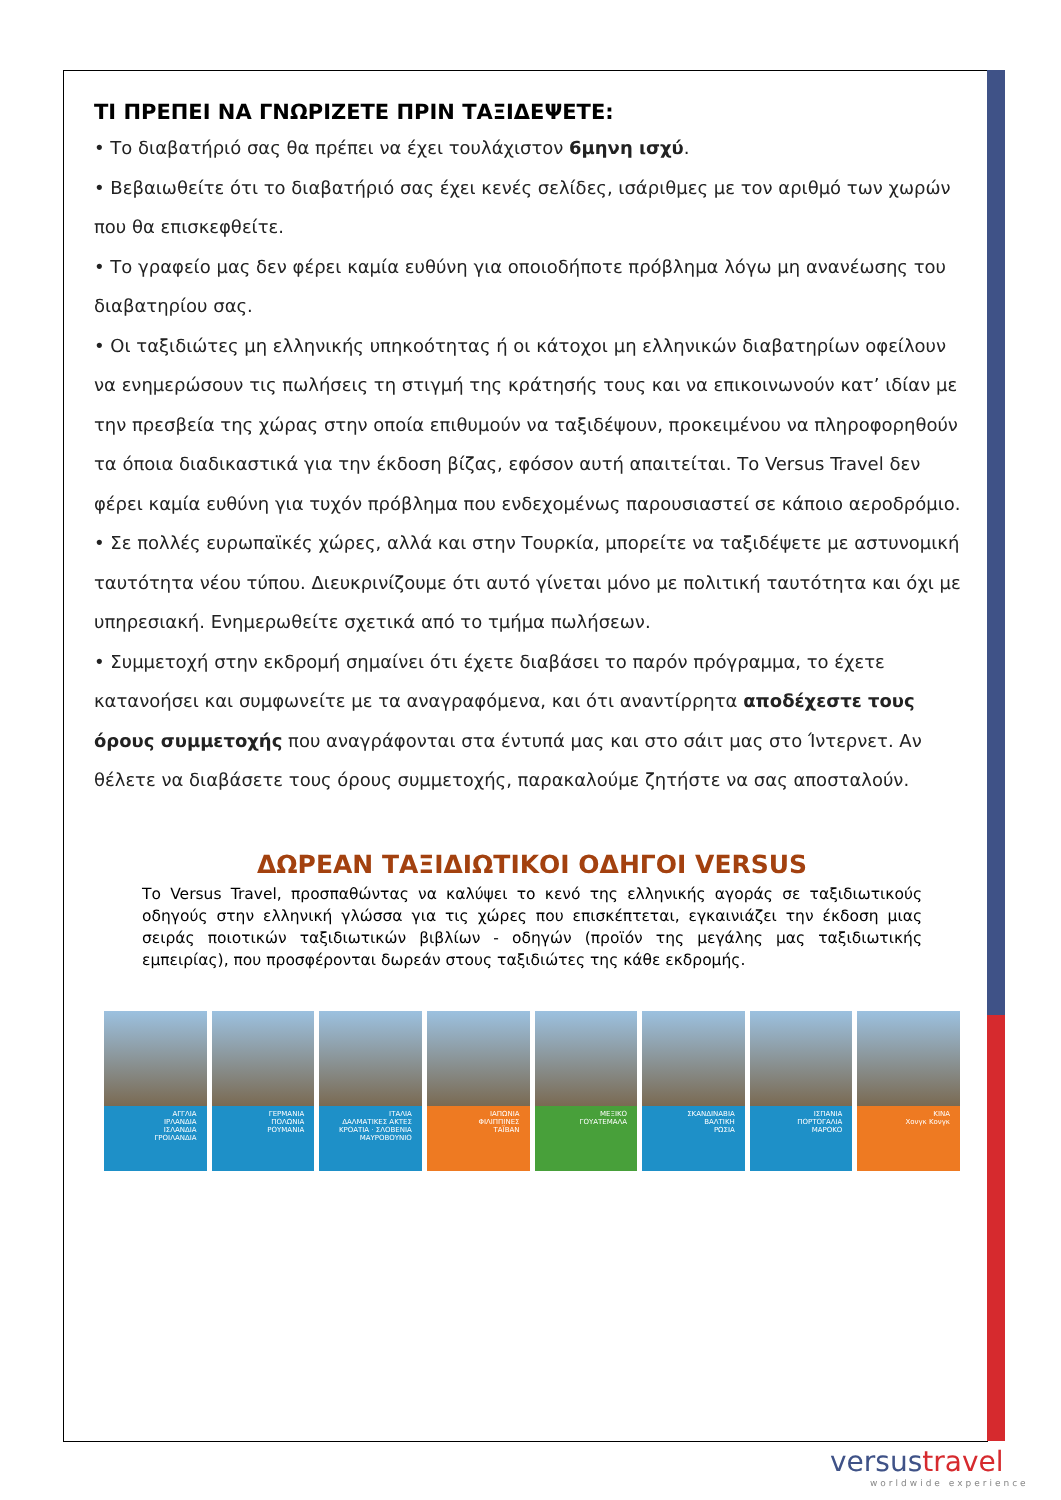ΤΙ ΠΡΕΠΕΙ ΝΑ ΓΝΩΡΙΖΕΤΕ ΠΡΙΝ ΤΑΞΙΔΕΨΕΤΕ:
• Το διαβατήριό σας θα πρέπει να έχει τουλάχιστον 6μηνη ισχύ.
• Βεβαιωθείτε ότι το διαβατήριό σας έχει κενές σελίδες, ισάριθμες με τον αριθμό των χωρών που θα επισκεφθείτε.
• Το γραφείο μας δεν φέρει καμία ευθύνη για οποιοδήποτε πρόβλημα λόγω μη ανανέωσης του διαβατηρίου σας.
• Οι ταξιδιώτες μη ελληνικής υπηκοότητας ή οι κάτοχοι μη ελληνικών διαβατηρίων οφείλουν να ενημερώσουν τις πωλήσεις τη στιγμή της κράτησής τους και να επικοινωνούν κατ’ ιδίαν με την πρεσβεία της χώρας στην οποία επιθυμούν να ταξιδέψουν, προκειμένου να πληροφορηθούν τα όποια διαδικαστικά για την έκδοση βίζας, εφόσον αυτή απαιτείται. Το Versus Travel δεν φέρει καμία ευθύνη για τυχόν πρόβλημα που ενδεχομένως παρουσιαστεί σε κάποιο αεροδρόμιο.
• Σε πολλές ευρωπαϊκές χώρες, αλλά και στην Τουρκία, μπορείτε να ταξιδέψετε με αστυνομική ταυτότητα νέου τύπου. Διευκρινίζουμε ότι αυτό γίνεται μόνο με πολιτική ταυτότητα και όχι με υπηρεσιακή. Ενημερωθείτε σχετικά από το τμήμα πωλήσεων.
• Συμμετοχή στην εκδρομή σημαίνει ότι έχετε διαβάσει το παρόν πρόγραμμα, το έχετε κατανοήσει και συμφωνείτε με τα αναγραφόμενα, και ότι αναντίρρητα αποδέχεστε τους όρους συμμετοχής που αναγράφονται στα έντυπά μας και στο σάιτ μας στο Ίντερνετ. Αν θέλετε να διαβάσετε τους όρους συμμετοχής, παρακαλούμε ζητήστε να σας αποσταλούν.
ΔΩΡΕΑΝ ΤΑΞΙΔΙΩΤΙΚΟΙ ΟΔΗΓΟΙ VERSUS
Το Versus Travel, προσπαθώντας να καλύψει το κενό της ελληνικής αγοράς σε ταξιδιωτικούς οδηγούς στην ελληνική γλώσσα για τις χώρες που επισκέπτεται, εγκαινιάζει την έκδοση μιας σειράς ποιοτικών ταξιδιωτικών βιβλίων - οδηγών (προϊόν της μεγάλης μας ταξιδιωτικής εμπειρίας), που προσφέρονται δωρεάν στους ταξιδιώτες της κάθε εκδρομής.
ΑΓΓΛΙΑ
ΙΡΛΑΝΔΙΑ
ΙΣΛΑΝΔΙΑ
ΓΡΟΙΛΑΝΔΙΑ
ΓΕΡΜΑΝΙΑ
ΠΟΛΩΝΙΑ
ΡΟΥΜΑΝΙΑ
ΙΤΑΛΙΑ
ΔΑΛΜΑΤΙΚΕΣ ΑΚΤΕΣ
ΚΡΟΑΤΙΑ · ΣΛΟΒΕΝΙΑ
ΜΑΥΡΟΒΟΥΝΙΟ
ΙΑΠΩΝΙΑ
ΦΙΛΙΠΠΙΝΕΣ
ΤΑΪΒΑΝ
ΜΕΞΙΚΟ
ΓΟΥΑΤΕΜΑΛΑ
ΣΚΑΝΔΙΝΑΒΙΑ
ΒΑΛΤΙΚΗ
ΡΩΣΙΑ
ΙΣΠΑΝΙΑ
ΠΟΡΤΟΓΑΛΙΑ
ΜΑΡΟΚΟ
ΚΙΝΑ
Χονγκ Κονγκ
versustravel
worldwide experience